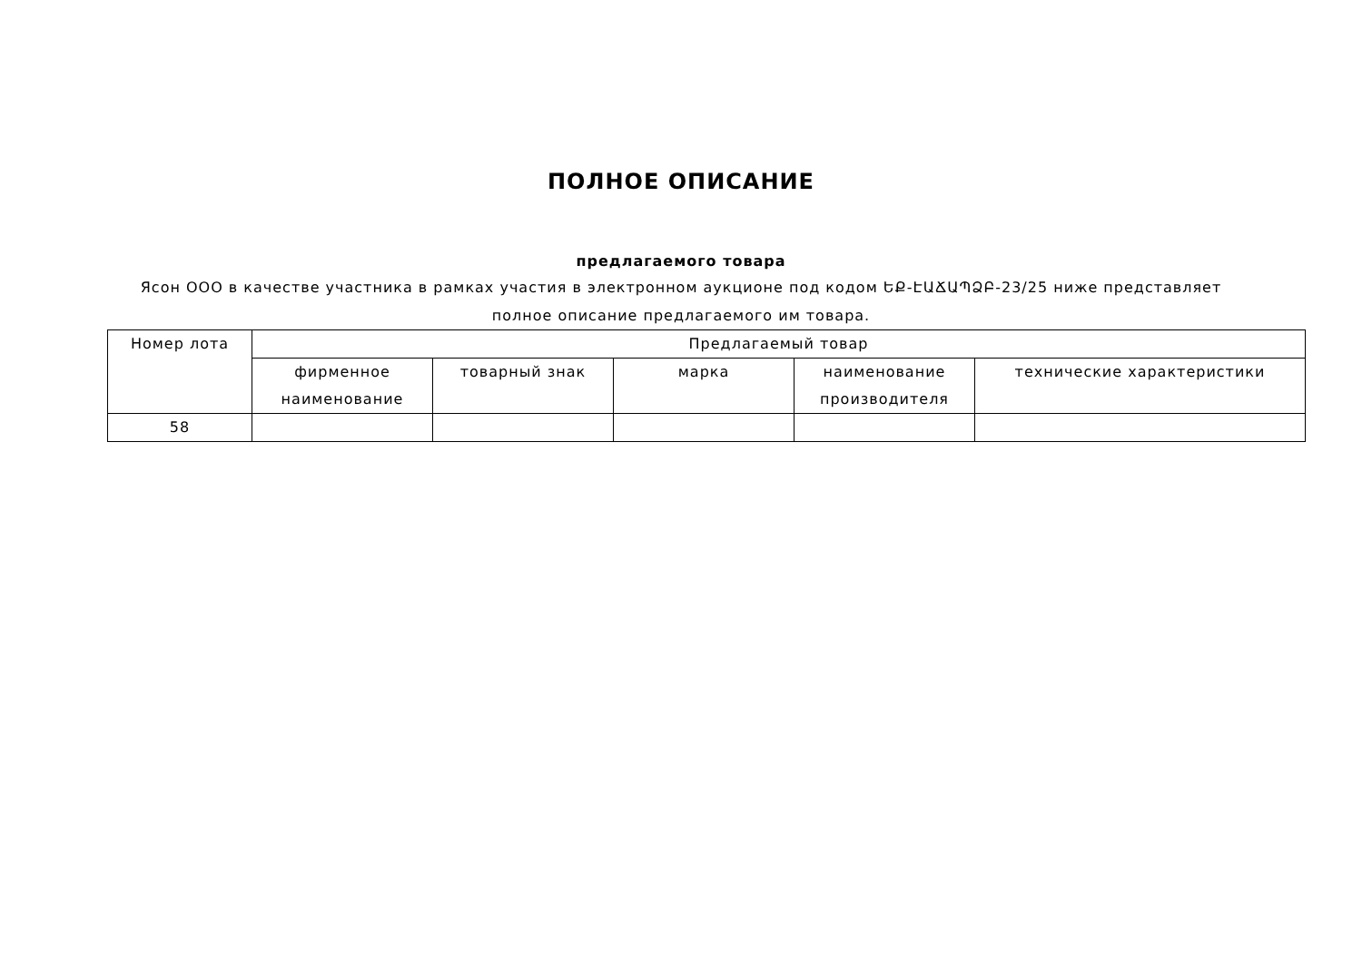ПОЛНОЕ ОПИСАНИЕ
предлагаемого товара
Ясон ООО в качестве участника в рамках участия в электронном аукционе под кодом ԵՔ-ԷԱՃԱՊՁԲ-23/25 ниже представляет полное описание предлагаемого им товара.
| Номер лота | Предлагаемый товар | | | | |
| --- | --- | --- | --- | --- | --- |
| | фирменное наименование | товарный знак | марка | наименование производителя | технические характеристики |
| 58 | | | | | |